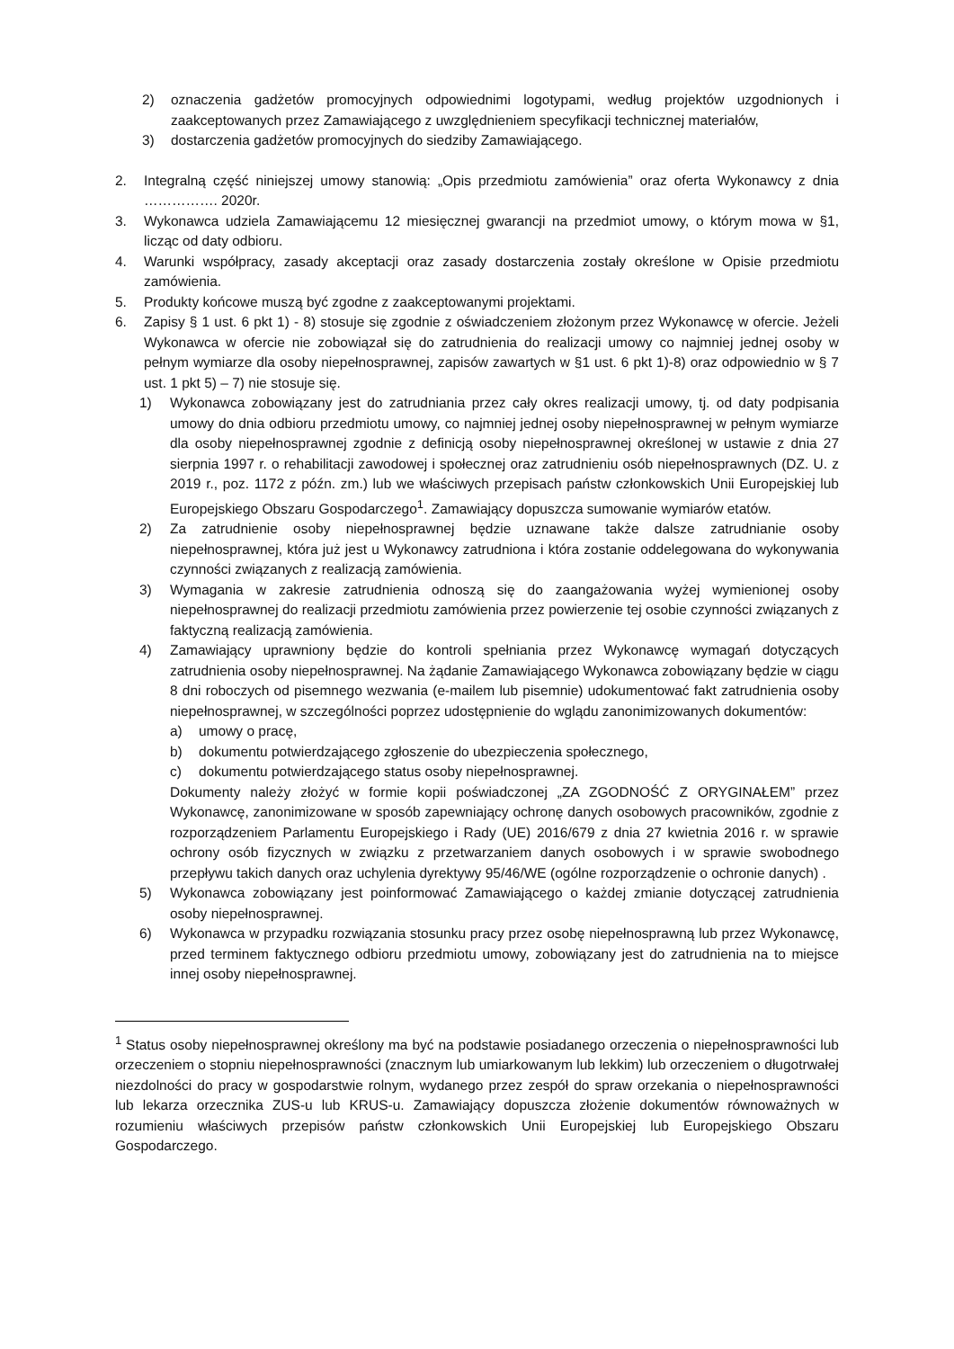2) oznaczenia gadżetów promocyjnych odpowiednimi logotypami, według projektów uzgodnionych i zaakceptowanych przez Zamawiającego z uwzględnieniem specyfikacji technicznej materiałów,
3) dostarczenia gadżetów promocyjnych do siedziby Zamawiającego.
2. Integralną część niniejszej umowy stanowią: „Opis przedmiotu zamówienia” oraz oferta Wykonawcy z dnia ……………. 2020r.
3. Wykonawca udziela Zamawiającemu 12 miesięcznej gwarancji na przedmiot umowy, o którym mowa w §1, licząc od daty odbioru.
4. Warunki współpracy, zasady akceptacji oraz zasady dostarczenia zostały określone w Opisie przedmiotu zamówienia.
5. Produkty końcowe muszą być zgodne z zaakceptowanymi projektami.
6. Zapisy § 1 ust. 6 pkt 1) - 8) stosuje się zgodnie z oświadczeniem złożonym przez Wykonawcę w ofercie. Jeżeli Wykonawca w ofercie nie zobowiązał się do zatrudnienia do realizacji umowy co najmniej jednej osoby w pełnym wymiarze dla osoby niepełnosprawnej, zapisów zawartych w §1 ust. 6 pkt 1)-8) oraz odpowiednio w § 7 ust. 1 pkt 5) – 7) nie stosuje się.
1) Wykonawca zobowiązany jest do zatrudniania przez cały okres realizacji umowy, tj. od daty podpisania umowy do dnia odbioru przedmiotu umowy, co najmniej jednej osoby niepełnosprawnej w pełnym wymiarze dla osoby niepełnosprawnej zgodnie z definicją osoby niepełnosprawnej określonej w ustawie z dnia 27 sierpnia 1997 r. o rehabilitacji zawodowej i społecznej oraz zatrudnieniu osób niepełnosprawnych (DZ. U. z 2019 r., poz. 1172 z późn. zm.) lub we właściwych przepisach państw członkowskich Unii Europejskiej lub Europejskiego Obszaru Gospodarczego<sup>1</sup>. Zamawiający dopuszcza sumowanie wymiarów etatów.
2) Za zatrudnienie osoby niepełnosprawnej będzie uznawane także dalsze zatrudnianie osoby niepełnosprawnej, która już jest u Wykonawcy zatrudniona i która zostanie oddelegowana do wykonywania czynności związanych z realizacją zamówienia.
3) Wymagania w zakresie zatrudnienia odnoszą się do zaangażowania wyżej wymienionej osoby niepełnosprawnej do realizacji przedmiotu zamówienia przez powierzenie tej osobie czynności związanych z faktyczną realizacją zamówienia.
4) Zamawiający uprawniony będzie do kontroli spełniania przez Wykonawcę wymagań dotyczących zatrudnienia osoby niepełnosprawnej. Na żądanie Zamawiającego Wykonawca zobowiązany będzie w ciągu 8 dni roboczych od pisemnego wezwania (e-mailem lub pisemnie) udokumentować fakt zatrudnienia osoby niepełnosprawnej, w szczególności poprzez udostępnienie do wglądu zanonimizowanych dokumentów:
a) umowy o pracę,
b) dokumentu potwierdzającego zgłoszenie do ubezpieczenia społecznego,
c) dokumentu potwierdzającego status osoby niepełnosprawnej.
Dokumenty należy złożyć w formie kopii poświadczonej „ZA ZGODNOŚĆ Z ORYGINAŁEM” przez Wykonawcę, zanonimizowane w sposób zapewniający ochronę danych osobowych pracowników, zgodnie z rozporządzeniem Parlamentu Europejskiego i Rady (UE) 2016/679 z dnia 27 kwietnia 2016 r. w sprawie ochrony osób fizycznych w związku z przetwarzaniem danych osobowych i w sprawie swobodnego przepływu takich danych oraz uchylenia dyrektywy 95/46/WE (ogólne rozporządzenie o ochronie danych) .
5) Wykonawca zobowiązany jest poinformować Zamawiającego o każdej zmianie dotyczącej zatrudnienia osoby niepełnosprawnej.
6) Wykonawca w przypadku rozwiązania stosunku pracy przez osobę niepełnosprawną lub przez Wykonawcę, przed terminem faktycznego odbioru przedmiotu umowy, zobowiązany jest do zatrudnienia na to miejsce innej osoby niepełnosprawnej.
<sup>1</sup> Status osoby niepełnosprawnej określony ma być na podstawie posiadanego orzeczenia o niepełnosprawności lub orzeczeniem o stopniu niepełnosprawności (znacznym lub umiarkowanym lub lekkim) lub orzeczeniem o długotrwałej niezdolności do pracy w gospodarstwie rolnym, wydanego przez zespół do spraw orzekania o niepełnosprawności lub lekarza orzecznika ZUS-u lub KRUS-u. Zamawiający dopuszcza złożenie dokumentów równoważnych w rozumieniu właściwych przepisów państw członkowskich Unii Europejskiej lub Europejskiego Obszaru Gospodarczego.